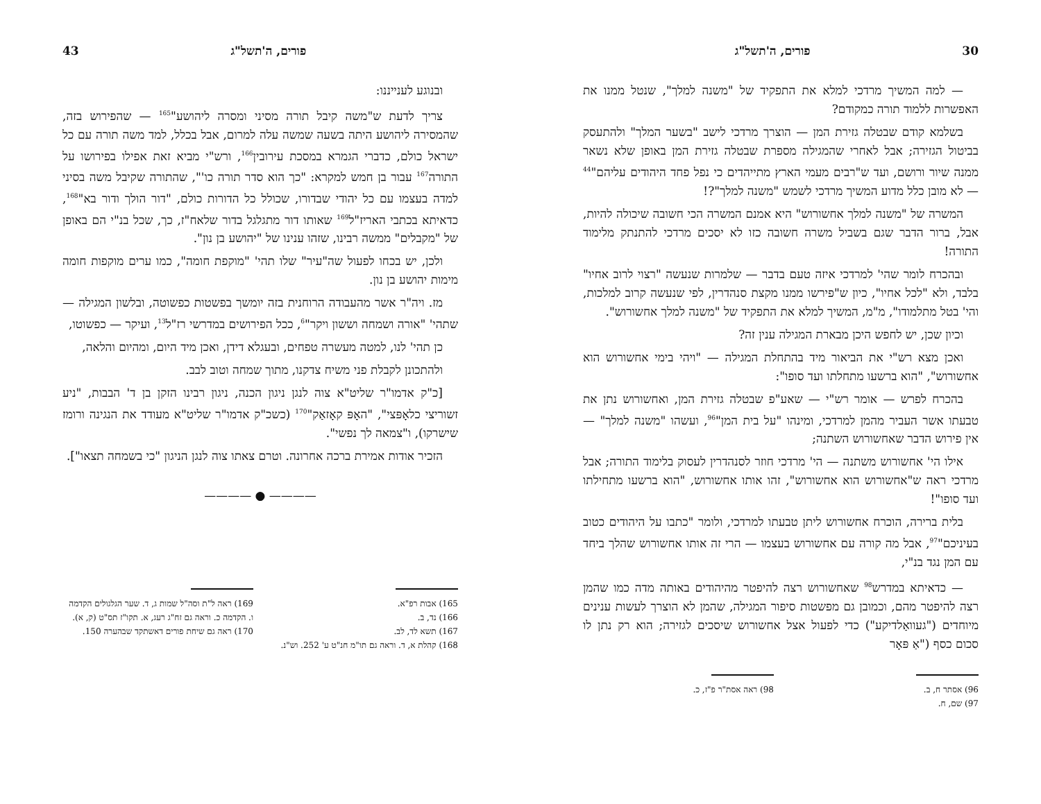30 פורים, ה'תשל"ג
— למה המשיך מרדכי למלא את התפקיד של "משנה למלך", שנטל ממנו את האפשרות ללמוד תורה כמקודם?
בשלמא קודם שבטלה גזירת המן — הוצרך מרדכי לישב "בשער המלך" ולהתעסק בביטול הגזירה; אבל לאחרי שהמגילה מספרת שבטלה גזירת המן באופן שלא נשאר ממנה שיור ורושם, ועד ש"רבים מעמי הארץ מתייהדים כי נפל פחד היהודים עליהם"<sup>44</sup> — לא מובן כלל מדוע המשיך מרדכי לשמש "משנה למלך"?!
המשרה של "משנה למלך אחשורוש" היא אמנם המשרה הכי חשובה שיכולה להיות, אבל, ברור הדבר שגם בשביל משרה חשובה כזו לא יסכים מרדכי להתנתק מלימוד התורה!
ובהכרח לומר שהי' למרדכי איזה טעם בדבר — שלמרות שנעשה "רצוי לרוב אחיו" בלבד, ולא "לכל אחיו", כיון ש"פירשו ממנו מקצת סנהדרין, לפי שנעשה קרוב למלכות, והי' בטל מתלמודו", מ"מ, המשיך למלא את התפקיד של "משנה למלך אחשורוש".
וכיון שכן, יש לחפש היכן מבארת המגילה ענין זה?
ואכן מצא רש"י את הביאור מיד בהתחלת המגילה — "ויהי בימי אחשורוש הוא אחשורוש", "הוא ברשעו מתחלתו ועד סופו":
בהכרח לפרש — אומר רש"י — שאע"פ שבטלה גזירת המן, ואחשורוש נתן את טבעתו אשר העביר מהמן למרדכי, ומינהו "על בית המן"<sup>96</sup>, ועשהו "משנה למלך" — אין פירוש הדבר שאחשורוש השתנה;
אילו הי' אחשורוש משתנה — הי' מרדכי חוזר לסנהדרין לעסוק בלימוד התורה; אבל מרדכי ראה ש"אחשורוש הוא אחשורוש", זהו אותו אחשורוש, "הוא ברשעו מתחילתו ועד סופו"!
בלית ברירה, הוכרח אחשורוש ליתן טבעתו למרדכי, ולומר "כתבו על היהודים כטוב בעיניכם"<sup>97</sup>, אבל מה קורה עם אחשורוש בעצמו — הרי זה אותו אחשורוש שהלך ביחד עם המן נגד בנ"י,
— כדאיתא במדרש<sup>98</sup> שאחשורוש רצה להיפטר מהיהודים באותה מדה כמו שהמן רצה להיפטר מהם, וכמובן גם מפשטות סיפור המגילה, שהמן לא הוצרך לעשות ענינים מיוחדים ("געוואַלדיקע") כדי לפעול אצל אחשורוש שיסכים לגזירה; הוא רק נתן לו סכום כסף ("אַ פּאָר
96) אסתר ח, ב.
97) שם, ח.
98) ראה אסת"ר פ"ז, כ.
פורים, ה'תשל"ג 43
ובנוגע לענייננו:
צריך לדעת ש"משה קיבל תורה מסיני ומסרה ליהושע"<sup>165</sup> — שהפירוש בזה, שהמסירה ליהושע היתה בשעה שמשה עלה למרום, אבל בכלל, למד משה תורה עם כל ישראל כולם, כדברי הגמרא במסכת עירובין<sup>166</sup>, ורש"י מביא זאת אפילו בפירושו על התורה<sup>167</sup> עבור בן חמש למקרא: "כך הוא סדר תורה כו'", שהתורה שקיבל משה בסיני למדה בעצמו עם כל יהודי שבדורו, שכולל כל הדורות כולם, "דור הולך ודור בא"<sup>168</sup>, כדאיתא בכתבי האריז"ל<sup>169</sup> שאותו דור מתגלגל בדור שלאח"ז, כך, שכל בנ"י הם באופן של "מקבלים" ממשה רבינו, שזהו ענינו של "יהושע בן נון".
ולכן, יש בכחו לפעול שה"עיר" שלו תהי' "מוקפת חומה", כמו ערים מוקפות חומה מימות יהושע בן נון.
מז. ויה"ר אשר מהעבודה הרוחנית בזה יומשך בפשטות כפשוטה, ובלשון המגילה — שתהי' "אורה ושמחה וששון ויקר"<sup>6</sup>, ככל הפירושים במדרשי רז"ל<sup>13</sup>, ועיקר — כפשוטו,
כן תהי' לנו, למטה מעשרה טפחים, ובעגלא דידן, ואכן מיד היום, ומהיום והלאה,
ולהתכונן לקבלת פני משיח צדקנו, מתוך שמחה וטוב לבב.
[כ"ק אדמו"ר שליט"א צוה לנגן ניגון הכנה, ניגון רבינו הזקן בן ד' הבבות, "ניע זשוריצי כלאָפּצי", "האָפּ קאָזאַק"<sup>170</sup> (כשכ"ק אדמו"ר שליט"א מעודד את הנגינה ורומז שישרקו), ו"צמאה לך נפשי".
הזכיר אודות אמירת ברכה אחרונה. וטרם צאתו צוה לנגן הניגון "כי בשמחה תצאו"].
———— ● ————
165) אבות רפ"א.
166) נד, ב.
167) תשא לד, לב.
168) קהלת א, ד. וראה גם תו"מ חנ"ט ע' 252. וש"נ.
169) ראה ל"ת וסה"ל שמות ג, ד. שער הגלגולים הקדמה ו. הקדמה כ. וראה גם זח"ג רעג, א. תקו"ז תס"ט (ק, א).
170) ראה גם שיחת פורים דאשתקד שבהערה 150.